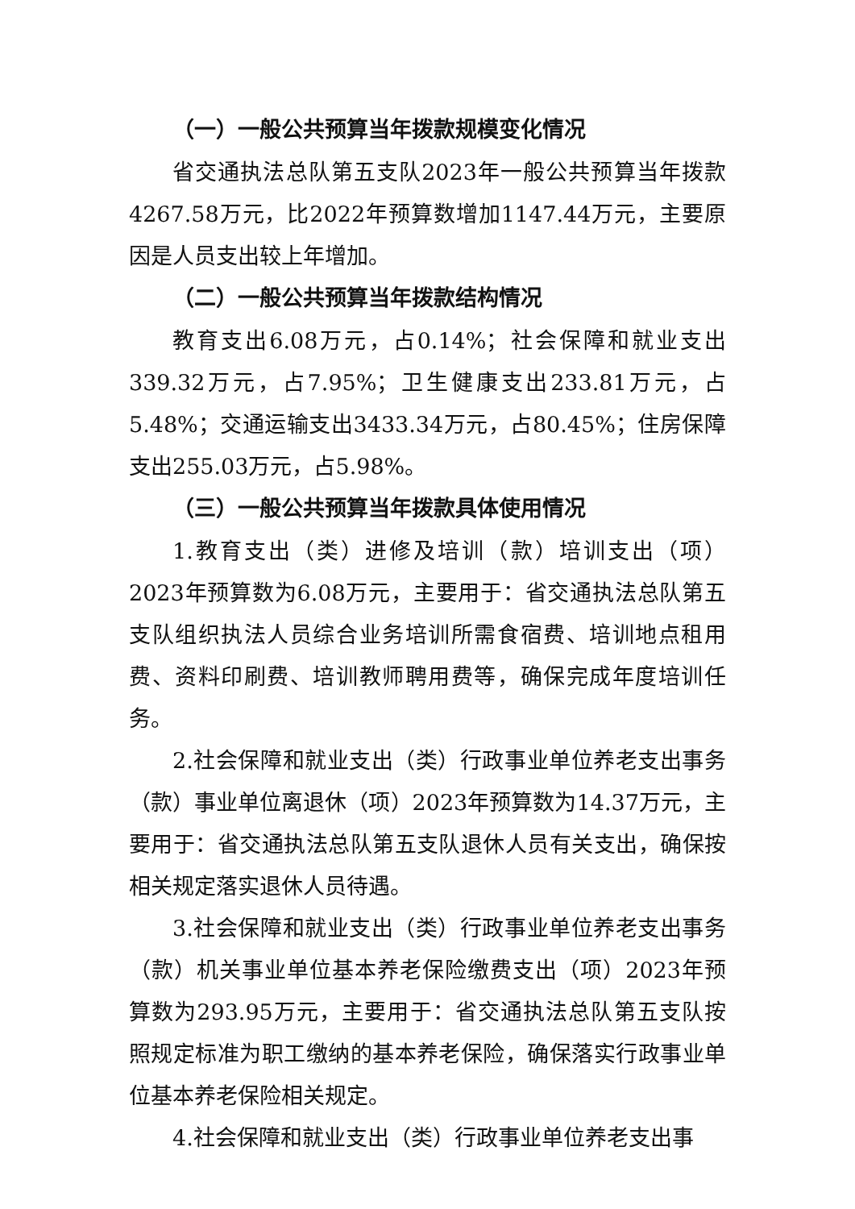（一）一般公共预算当年拨款规模变化情况
省交通执法总队第五支队2023年一般公共预算当年拨款4267.58万元，比2022年预算数增加1147.44万元，主要原因是人员支出较上年增加。
（二）一般公共预算当年拨款结构情况
教育支出6.08万元，占0.14%；社会保障和就业支出339.32万元，占7.95%；卫生健康支出233.81万元，占5.48%；交通运输支出3433.34万元，占80.45%；住房保障支出255.03万元，占5.98%。
（三）一般公共预算当年拨款具体使用情况
1.教育支出（类）进修及培训（款）培训支出（项）2023年预算数为6.08万元，主要用于：省交通执法总队第五支队组织执法人员综合业务培训所需食宿费、培训地点租用费、资料印刷费、培训教师聘用费等，确保完成年度培训任务。
2.社会保障和就业支出（类）行政事业单位养老支出事务（款）事业单位离退休（项）2023年预算数为14.37万元，主要用于：省交通执法总队第五支队退休人员有关支出，确保按相关规定落实退休人员待遇。
3.社会保障和就业支出（类）行政事业单位养老支出事务（款）机关事业单位基本养老保险缴费支出（项）2023年预算数为293.95万元，主要用于：省交通执法总队第五支队按照规定标准为职工缴纳的基本养老保险，确保落实行政事业单位基本养老保险相关规定。
4.社会保障和就业支出（类）行政事业单位养老支出事